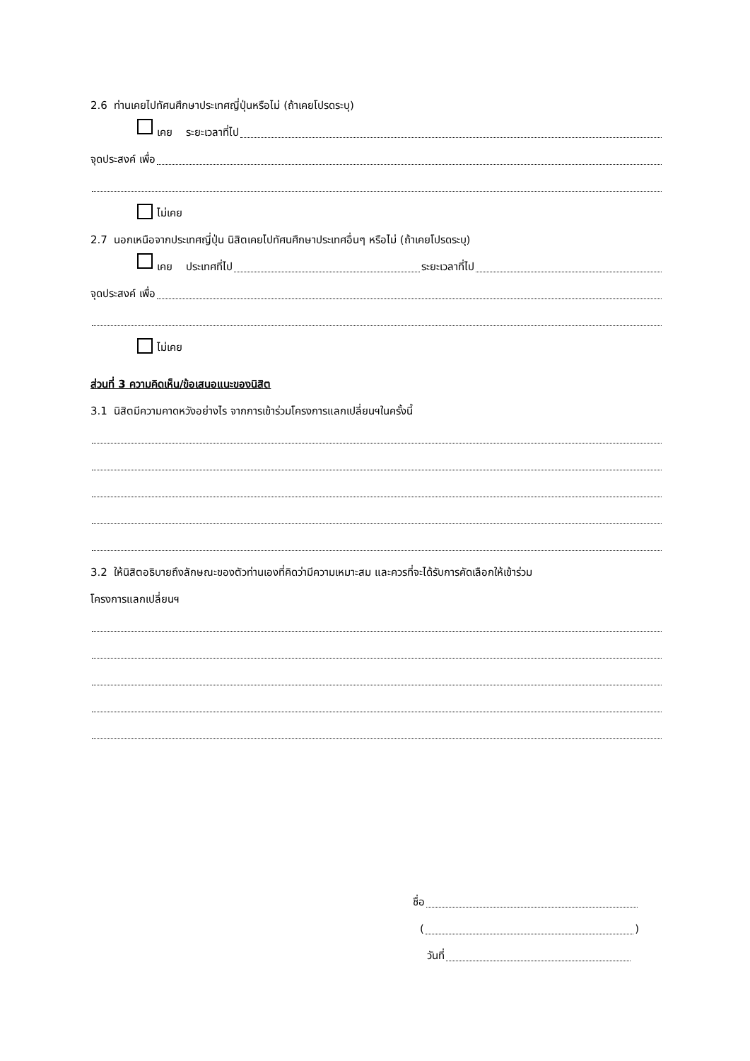2.6 ท่านเคยไปทัศนศึกษาประเทศญี่ปุ่นหรือไม่ (ถ้าเคยโปรดระบุ)
เคย ระยะเวลาที่ไป
จุดประสงค์ เพื่อ
ไม่เคย
2.7 นอกเหนือจากประเทศญี่ปุ่น นิสิตเคยไปทัศนศึกษาประเทศอื่นๆ หรือไม่ (ถ้าเคยโปรดระบุ)
เคย ประเทศที่ไป ระยะเวลาที่ไป
จุดประสงค์ เพื่อ
ไม่เคย
ส่วนที่ 3 ความคิดเห็น/ข้อเสนอแนะของนิสิต
3.1 นิสิตมีความคาดหวังอย่างไร จากการเข้าร่วมโครงการแลกเปลี่ยนฯในครั้งนี้
3.2 ให้นิสิตอธิบายถึงลักษณะของตัวท่านเองที่คิดว่ามีความเหมาะสม และควรที่จะได้รับการคัดเลือกให้เข้าร่วม
โครงการแลกเปลี่ยนฯ
ชื่อ
( )
วันที่